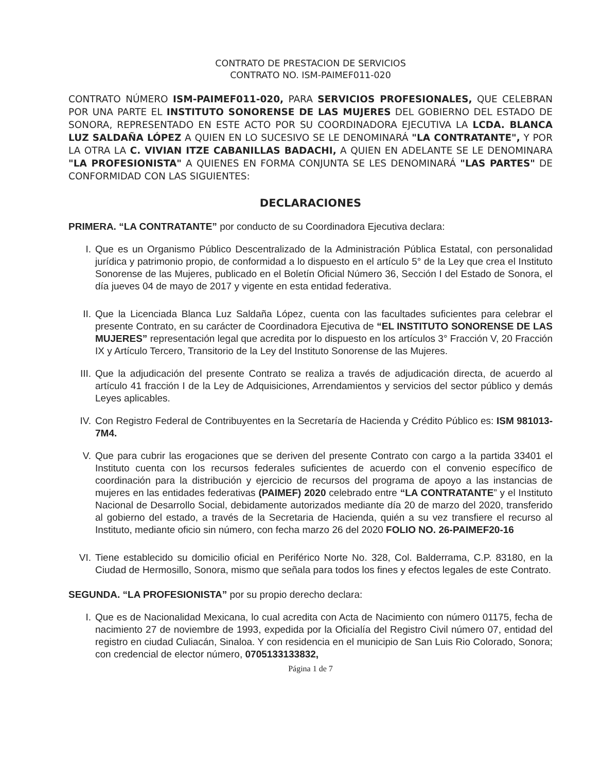CONTRATO DE PRESTACION DE SERVICIOS
CONTRATO NO. ISM-PAIMEF011-020
CONTRATO NÚMERO ISM-PAIMEF011-020, PARA SERVICIOS PROFESIONALES, QUE CELEBRAN POR UNA PARTE EL INSTITUTO SONORENSE DE LAS MUJERES DEL GOBIERNO DEL ESTADO DE SONORA, REPRESENTADO EN ESTE ACTO POR SU COORDINADORA EJECUTIVA LA LCDA. BLANCA LUZ SALDAÑA LÓPEZ A QUIEN EN LO SUCESIVO SE LE DENOMINARÁ "LA CONTRATANTE", Y POR LA OTRA LA C. VIVIAN ITZE CABANILLAS BADACHI, A QUIEN EN ADELANTE SE LE DENOMINARA "LA PROFESIONISTA" A QUIENES EN FORMA CONJUNTA SE LES DENOMINARÁ "LAS PARTES" DE CONFORMIDAD CON LAS SIGUIENTES:
DECLARACIONES
PRIMERA. “LA CONTRATANTE” por conducto de su Coordinadora Ejecutiva declara:
I. Que es un Organismo Público Descentralizado de la Administración Pública Estatal, con personalidad jurídica y patrimonio propio, de conformidad a lo dispuesto en el artículo 5° de la Ley que crea el Instituto Sonorense de las Mujeres, publicado en el Boletín Oficial Número 36, Sección I del Estado de Sonora, el día jueves 04 de mayo de 2017 y vigente en esta entidad federativa.
II. Que la Licenciada Blanca Luz Saldaña López, cuenta con las facultades suficientes para celebrar el presente Contrato, en su carácter de Coordinadora Ejecutiva de “EL INSTITUTO SONORENSE DE LAS MUJERES” representación legal que acredita por lo dispuesto en los artículos 3° Fracción V, 20 Fracción IX y Artículo Tercero, Transitorio de la Ley del Instituto Sonorense de las Mujeres.
III.
Que la adjudicación del presente Contrato se realiza a través de adjudicación directa, de acuerdo al artículo 41 fracción I de la Ley de Adquisiciones, Arrendamientos y servicios del sector público y demás Leyes aplicables.
IV. Con Registro Federal de Contribuyentes en la Secretaría de Hacienda y Crédito Público es: ISM 981013-7M4.
V. Que para cubrir las erogaciones que se deriven del presente Contrato con cargo a la partida 33401 el Instituto cuenta con los recursos federales suficientes de acuerdo con el convenio específico de coordinación para la distribución y ejercicio de recursos del programa de apoyo a las instancias de mujeres en las entidades federativas (PAIMEF) 2020 celebrado entre “LA CONTRATANTE” y el Instituto Nacional de Desarrollo Social, debidamente autorizados mediante día 20 de marzo del 2020, transferido al gobierno del estado, a través de la Secretaria de Hacienda, quién a su vez transfiere el recurso al Instituto, mediante oficio sin número, con fecha marzo 26 del 2020 FOLIO NO. 26-PAIMEF20-16
VI. Tiene establecido su domicilio oficial en Periférico Norte No. 328, Col. Balderrama, C.P. 83180, en la Ciudad de Hermosillo, Sonora, mismo que señala para todos los fines y efectos legales de este Contrato.
SEGUNDA. “LA PROFESIONISTA” por su propio derecho declara:
I. Que es de Nacionalidad Mexicana, lo cual acredita con Acta de Nacimiento con número 01175, fecha de nacimiento 27 de noviembre de 1993, expedida por la Oficialía del Registro Civil número 07, entidad del registro en ciudad Culiacán, Sinaloa. Y con residencia en el municipio de San Luis Rio Colorado, Sonora; con credencial de elector número, 0705133133832,
Página 1 de 7